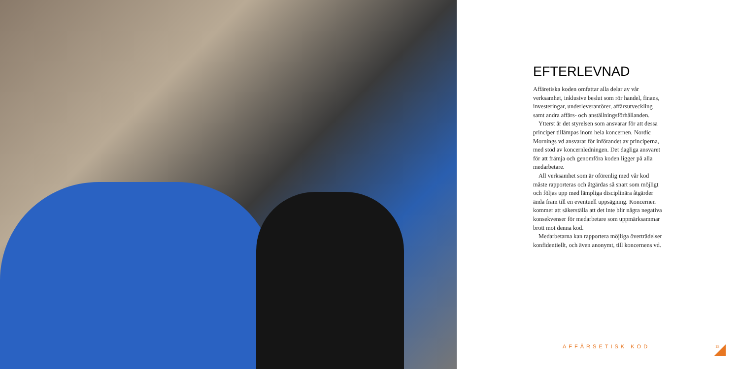EFTERLEVNAD
Affäretiska koden omfattar alla delar av vår verksamhet, inklusive beslut som rör handel, finans, investeringar, underleverantörer, affärsutveckling samt andra affärs- och anställningsförhållanden.
Ytterst är det styrelsen som ansvarar för att dessa principer tillämpas inom hela koncernen. Nordic Mornings vd ansvarar för införandet av principerna, med stöd av koncernledningen. Det dagliga ansvaret för att främja och genomföra koden ligger på alla medarbetare.
All verksamhet som är oförenlig med vår kod måste rapporteras och åtgärdas så snart som möjligt och följas upp med lämpliga disciplinära åtgärder ända fram till en eventuell uppsägning. Koncernen kommer att säkerställa att det inte blir några negativa konsekvenser för medarbetare som uppmärksammar brott mot denna kod.
Medarbetarna kan rapportera möjliga överträdelser konfidentiellt, och även anonymt, till koncernens vd.
AFFÄRSETISK KOD 15